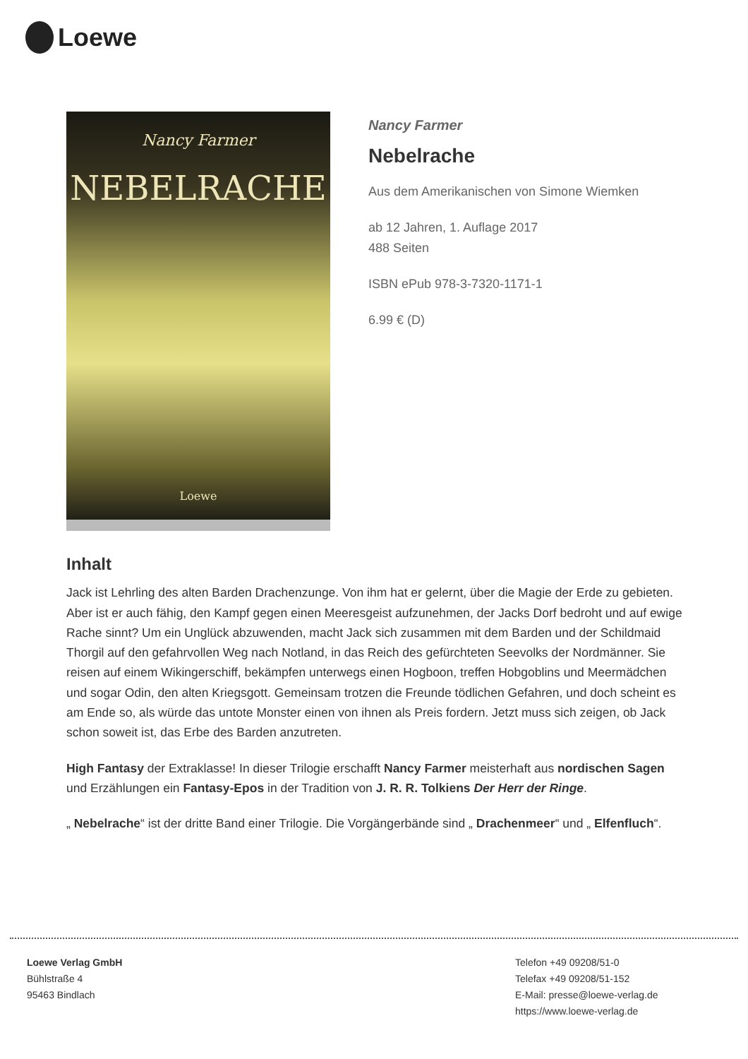Loewe
Nancy Farmer
NEBELRACHE
Loewe
Nancy Farmer
Nebelrache
Aus dem Amerikanischen von Simone Wiemken
ab 12 Jahren, 1. Auflage 2017
488 Seiten
ISBN ePub 978-3-7320-1171-1
6.99 € (D)
Inhalt
Jack ist Lehrling des alten Barden Drachenzunge. Von ihm hat er gelernt, über die Magie der Erde zu gebieten. Aber ist er auch fähig, den Kampf gegen einen Meeresgeist aufzunehmen, der Jacks Dorf bedroht und auf ewige Rache sinnt? Um ein Unglück abzuwenden, macht Jack sich zusammen mit dem Barden und der Schildmaid Thorgil auf den gefahrvollen Weg nach Notland, in das Reich des gefürchteten Seevolks der Nordmänner. Sie reisen auf einem Wikingerschiff, bekämpfen unterwegs einen Hogboon, treffen Hobgoblins und Meermädchen und sogar Odin, den alten Kriegsgott. Gemeinsam trotzen die Freunde tödlichen Gefahren, und doch scheint es am Ende so, als würde das untote Monster einen von ihnen als Preis fordern. Jetzt muss sich zeigen, ob Jack schon soweit ist, das Erbe des Barden anzutreten.
High Fantasy der Extraklasse! In dieser Trilogie erschafft Nancy Farmer meisterhaft aus nordischen Sagen und Erzählungen ein Fantasy-Epos in der Tradition von J. R. R. Tolkiens Der Herr der Ringe.
„ Nebelrache“ ist der dritte Band einer Trilogie. Die Vorgängerbände sind „ Drachenmeer“ und „ Elfenfluch“.
Loewe Verlag GmbH
Bühlstraße 4
95463 Bindlach
Telefon +49 09208/51-0
Telefax +49 09208/51-152
E-Mail: presse@loewe-verlag.de
https://www.loewe-verlag.de